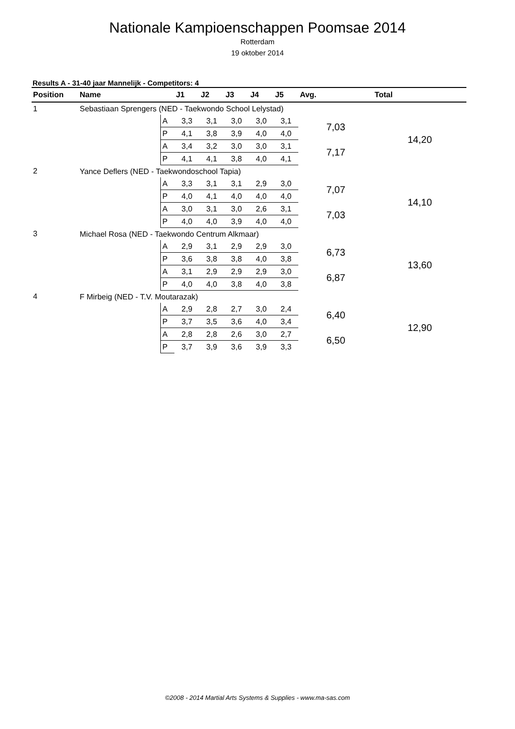Nationale Kampioenschappen Poomsae 2014
Rotterdam
19 oktober 2014
Results A - 31-40 jaar Mannelijk - Competitors: 4
| Position | Name | | J1 | J2 | J3 | J4 | J5 | Avg. | Total |
| --- | --- | --- | --- | --- | --- | --- | --- | --- | --- |
| 1 | Sebastiaan Sprengers (NED - Taekwondo School Lelystad) | | | | | | | | |
| | | A | 3,3 | 3,1 | 3,0 | 3,0 | 3,1 | 7,03 | 14,20 |
| | | P | 4,1 | 3,8 | 3,9 | 4,0 | 4,0 | | |
| | | A | 3,4 | 3,2 | 3,0 | 3,0 | 3,1 | 7,17 | |
| | | P | 4,1 | 4,1 | 3,8 | 4,0 | 4,1 | | |
| 2 | Yance Deflers (NED - Taekwondoschool Tapia) | | | | | | | | |
| | | A | 3,3 | 3,1 | 3,1 | 2,9 | 3,0 | 7,07 | 14,10 |
| | | P | 4,0 | 4,1 | 4,0 | 4,0 | 4,0 | | |
| | | A | 3,0 | 3,1 | 3,0 | 2,6 | 3,1 | 7,03 | |
| | | P | 4,0 | 4,0 | 3,9 | 4,0 | 4,0 | | |
| 3 | Michael Rosa (NED - Taekwondo Centrum Alkmaar) | | | | | | | | |
| | | A | 2,9 | 3,1 | 2,9 | 2,9 | 3,0 | 6,73 | 13,60 |
| | | P | 3,6 | 3,8 | 3,8 | 4,0 | 3,8 | | |
| | | A | 3,1 | 2,9 | 2,9 | 2,9 | 3,0 | 6,87 | |
| | | P | 4,0 | 4,0 | 3,8 | 4,0 | 3,8 | | |
| 4 | F Mirbeig (NED - T.V. Moutarazak) | | | | | | | | |
| | | A | 2,9 | 2,8 | 2,7 | 3,0 | 2,4 | 6,40 | 12,90 |
| | | P | 3,7 | 3,5 | 3,6 | 4,0 | 3,4 | | |
| | | A | 2,8 | 2,8 | 2,6 | 3,0 | 2,7 | 6,50 | |
| | | P | 3,7 | 3,9 | 3,6 | 3,9 | 3,3 | | |
©2008 - 2014 Martial Arts Systems & Supplies - www.ma-sas.com